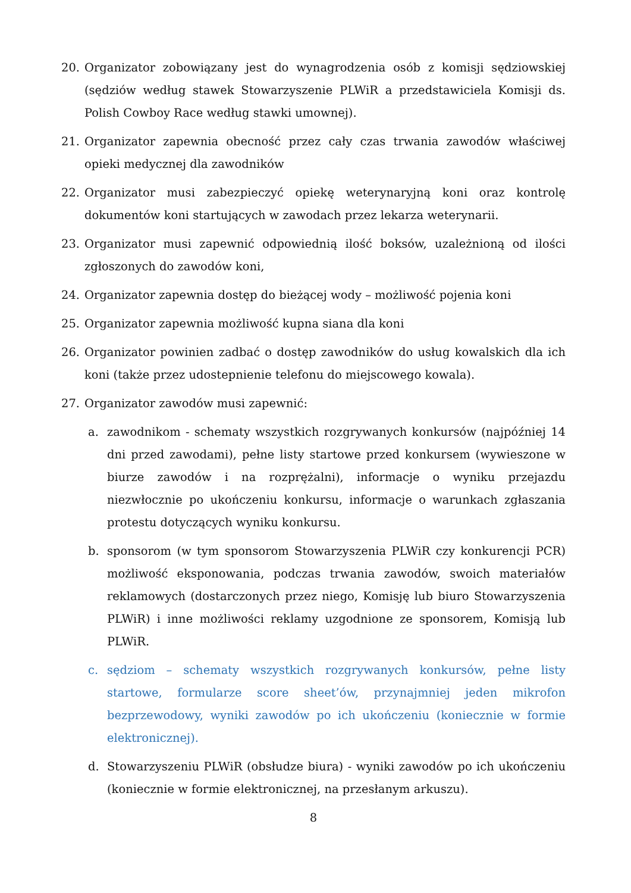20. Organizator zobowiązany jest do wynagrodzenia osób z komisji sędziowskiej (sędziów według stawek Stowarzyszenie PLWiR a przedstawiciela Komisji ds. Polish Cowboy Race według stawki umownej).
21. Organizator zapewnia obecność przez cały czas trwania zawodów właściwej opieki medycznej dla zawodników
22. Organizator musi zabezpieczyć opiekę weterynaryjną koni oraz kontrolę dokumentów koni startujących w zawodach przez lekarza weterynarii.
23. Organizator musi zapewnić odpowiednią ilość boksów, uzależnioną od ilości zgłoszonych do zawodów koni,
24. Organizator zapewnia dostęp do bieżącej wody – możliwość pojenia koni
25. Organizator zapewnia możliwość kupna siana dla koni
26. Organizator powinien zadbać o dostęp zawodników do usług kowalskich dla ich koni (także przez udostepnienie telefonu do miejscowego kowala).
27. Organizator zawodów musi zapewnić:
a. zawodnikom - schematy wszystkich rozgrywanych konkursów (najpóźniej 14 dni przed zawodami), pełne listy startowe przed konkursem (wywieszone w biurze zawodów i na rozprężalni), informacje o wyniku przejazdu niezwłocznie po ukończeniu konkursu, informacje o warunkach zgłaszania protestu dotyczących wyniku konkursu.
b. sponsorom (w tym sponsorom Stowarzyszenia PLWiR czy konkurencji PCR) możliwość eksponowania, podczas trwania zawodów, swoich materiałów reklamowych (dostarczonych przez niego, Komisję lub biuro Stowarzyszenia PLWiR) i inne możliwości reklamy uzgodnione ze sponsorem, Komisją lub PLWiR.
c. sędziom – schematy wszystkich rozgrywanych konkursów, pełne listy startowe, formularze score sheet’ów, przynajmniej jeden mikrofon bezprzewodowy, wyniki zawodów po ich ukończeniu (koniecznie w formie elektronicznej).
d. Stowarzyszeniu PLWiR (obsłudze biura) - wyniki zawodów po ich ukończeniu (koniecznie w formie elektronicznej, na przesłanym arkuszu).
8